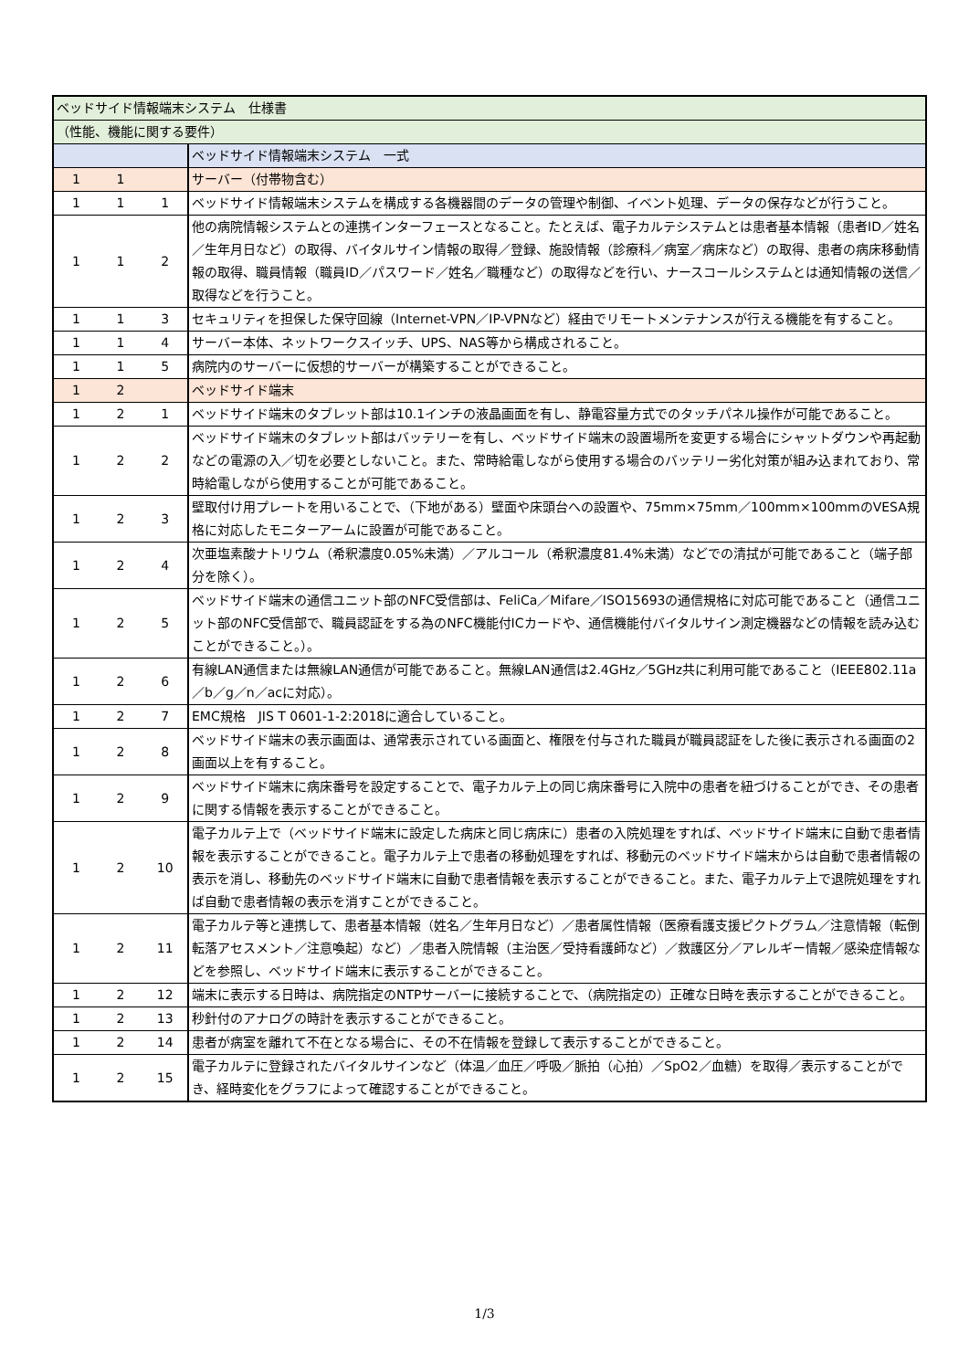| ベッドサイド情報端末システム 仕様書 | | | |
| （性能、機能に関する要件） | | | |
| | | | ベッドサイド情報端末システム 一式 |
| 1 | 1 | | サーバー（付帯物含む） |
| 1 | 1 | 1 | ベッドサイド情報端末システムを構成する各機器間のデータの管理や制御、イベント処理、データの保存などが行うこと。 |
| 1 | 1 | 2 | 他の病院情報システムとの連携インターフェースとなること。たとえば、電子カルテシステムとは患者基本情報（患者ID／姓名／生年月日など）の取得、バイタルサイン情報の取得／登録、施設情報（診療科／病室／病床など）の取得、患者の病床移動情報の取得、職員情報（職員ID／パスワード／姓名／職種など）の取得などを行い、ナースコールシステムとは通知情報の送信／取得などを行うこと。 |
| 1 | 1 | 3 | セキュリティを担保した保守回線（Internet-VPN／IP-VPNなど）経由でリモートメンテナンスが行える機能を有すること。 |
| 1 | 1 | 4 | サーバー本体、ネットワークスイッチ、UPS、NAS等から構成されること。 |
| 1 | 1 | 5 | 病院内のサーバーに仮想的サーバーが構築することができること。 |
| 1 | 2 | | ベッドサイド端末 |
| 1 | 2 | 1 | ベッドサイド端末のタブレット部は10.1インチの液晶画面を有し、静電容量方式でのタッチパネル操作が可能であること。 |
| 1 | 2 | 2 | ベッドサイド端末のタブレット部はバッテリーを有し、ベッドサイド端末の設置場所を変更する場合にシャットダウンや再起動などの電源の入／切を必要としないこと。また、常時給電しながら使用する場合のバッテリー劣化対策が組み込まれており、常時給電しながら使用することが可能であること。 |
| 1 | 2 | 3 | 壁取付け用プレートを用いることで、（下地がある）壁面や床頭台への設置や、75mm×75mm／100mm×100mmのVESA規格に対応したモニターアームに設置が可能であること。 |
| 1 | 2 | 4 | 次亜塩素酸ナトリウム（希釈濃度0.05%未満）／アルコール（希釈濃度81.4%未満）などでの清拭が可能であること（端子部分を除く）。 |
| 1 | 2 | 5 | ベッドサイド端末の通信ユニット部のNFC受信部は、FeliCa／Mifare／ISO15693の通信規格に対応可能であること（通信ユニット部のNFC受信部で、職員認証をする為のNFC機能付ICカードや、通信機能付バイタルサイン測定機器などの情報を読み込むことができること。）。 |
| 1 | 2 | 6 | 有線LAN通信または無線LAN通信が可能であること。無線LAN通信は2.4GHz／5GHz共に利用可能であること（IEEE802.11a／b／g／n／acに対応）。 |
| 1 | 2 | 7 | EMC規格 JIS T 0601-1-2:2018に適合していること。 |
| 1 | 2 | 8 | ベッドサイド端末の表示画面は、通常表示されている画面と、権限を付与された職員が職員認証をした後に表示される画面の2画面以上を有すること。 |
| 1 | 2 | 9 | ベッドサイド端末に病床番号を設定することで、電子カルテ上の同じ病床番号に入院中の患者を紐づけることができ、その患者に関する情報を表示することができること。 |
| 1 | 2 | 10 | 電子カルテ上で（ベッドサイド端末に設定した病床と同じ病床に）患者の入院処理をすれば、ベッドサイド端末に自動で患者情報を表示することができること。電子カルテ上で患者の移動処理をすれば、移動元のベッドサイド端末からは自動で患者情報の表示を消し、移動先のベッドサイド端末に自動で患者情報を表示することができること。また、電子カルテ上で退院処理をすれば自動で患者情報の表示を消すことができること。 |
| 1 | 2 | 11 | 電子カルテ等と連携して、患者基本情報（姓名／生年月日など）／患者属性情報（医療看護支援ピクトグラム／注意情報（転倒転落アセスメント／注意喚起）など）／患者入院情報（主治医／受持看護師など）／救護区分／アレルギー情報／感染症情報などを参照し、ベッドサイド端末に表示することができること。 |
| 1 | 2 | 12 | 端末に表示する日時は、病院指定のNTPサーバーに接続することで、（病院指定の）正確な日時を表示することができること。 |
| 1 | 2 | 13 | 秒針付のアナログの時計を表示することができること。 |
| 1 | 2 | 14 | 患者が病室を離れて不在となる場合に、その不在情報を登録して表示することができること。 |
| 1 | 2 | 15 | 電子カルテに登録されたバイタルサインなど（体温／血圧／呼吸／脈拍（心拍）／SpO2／血糖）を取得／表示することができ、経時変化をグラフによって確認することができること。 |
1/3